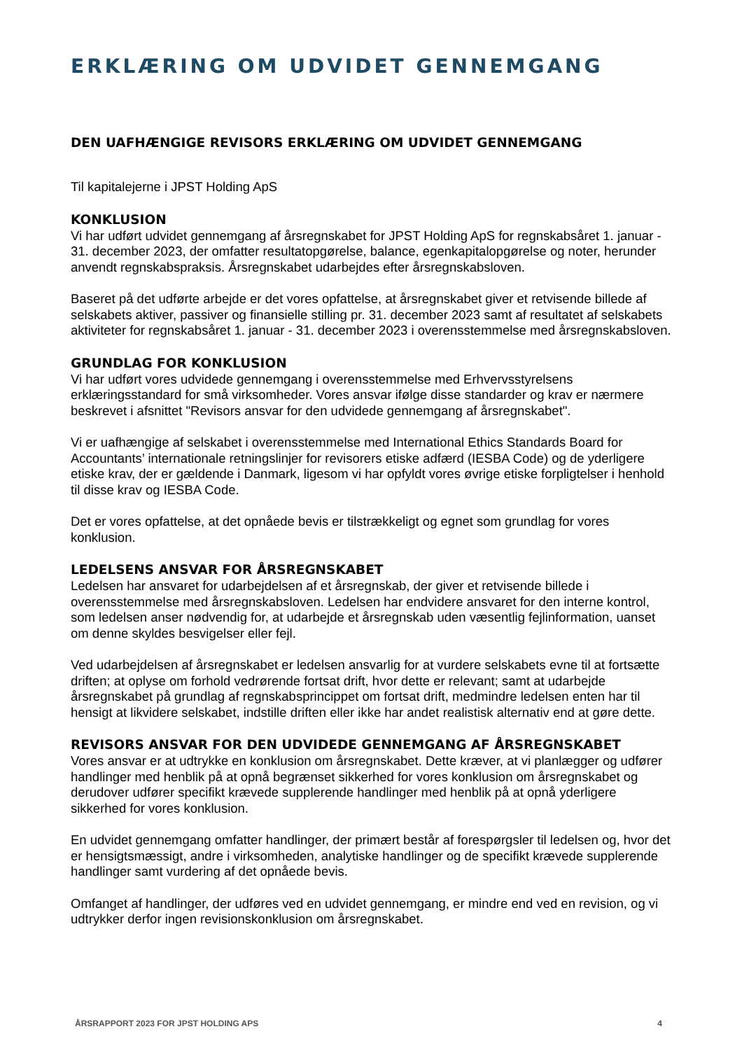ERKLÆRING OM UDVIDET GENNEMGANG
DEN UAFHÆNGIGE REVISORS ERKLÆRING OM UDVIDET GENNEMGANG
Til kapitalejerne i JPST Holding ApS
KONKLUSION
Vi har udført udvidet gennemgang af årsregnskabet for JPST Holding ApS for regnskabsåret 1. januar - 31. december 2023, der omfatter resultatopgørelse, balance, egenkapitalopgørelse og noter, herunder anvendt regnskabspraksis. Årsregnskabet udarbejdes efter årsregnskabsloven.
Baseret på det udførte arbejde er det vores opfattelse, at årsregnskabet giver et retvisende billede af selskabets aktiver, passiver og finansielle stilling pr. 31. december 2023 samt af resultatet af selskabets aktiviteter for regnskabsåret 1. januar - 31. december 2023 i overensstemmelse med årsregnskabsloven.
GRUNDLAG FOR KONKLUSION
Vi har udført vores udvidede gennemgang i overensstemmelse med Erhvervsstyrelsens erklæringsstandard for små virksomheder. Vores ansvar ifølge disse standarder og krav er nærmere beskrevet i afsnittet "Revisors ansvar for den udvidede gennemgang af årsregnskabet".
Vi er uafhængige af selskabet i overensstemmelse med International Ethics Standards Board for Accountants’ internationale retningslinjer for revisorers etiske adfærd (IESBA Code) og de yderligere etiske krav, der er gældende i Danmark, ligesom vi har opfyldt vores øvrige etiske forpligtelser i henhold til disse krav og IESBA Code.
Det er vores opfattelse, at det opnåede bevis er tilstrækkeligt og egnet som grundlag for vores konklusion.
LEDELSENS ANSVAR FOR ÅRSREGNSKABET
Ledelsen har ansvaret for udarbejdelsen af et årsregnskab, der giver et retvisende billede i overensstemmelse med årsregnskabsloven. Ledelsen har endvidere ansvaret for den interne kontrol, som ledelsen anser nødvendig for, at udarbejde et årsregnskab uden væsentlig fejlinformation, uanset om denne skyldes besvigelser eller fejl.
Ved udarbejdelsen af årsregnskabet er ledelsen ansvarlig for at vurdere selskabets evne til at fortsætte driften; at oplyse om forhold vedrørende fortsat drift, hvor dette er relevant; samt at udarbejde årsregnskabet på grundlag af regnskabsprincippet om fortsat drift, medmindre ledelsen enten har til hensigt at likvidere selskabet, indstille driften eller ikke har andet realistisk alternativ end at gøre dette.
REVISORS ANSVAR FOR DEN UDVIDEDE GENNEMGANG AF ÅRSREGNSKABET
Vores ansvar er at udtrykke en konklusion om årsregnskabet. Dette kræver, at vi planlægger og udfører handlinger med henblik på at opnå begrænset sikkerhed for vores konklusion om årsregnskabet og derudover udfører specifikt krævede supplerende handlinger med henblik på at opnå yderligere sikkerhed for vores konklusion.
En udvidet gennemgang omfatter handlinger, der primært består af forespørgsler til ledelsen og, hvor det er hensigtsmæssigt, andre i virksomheden, analytiske handlinger og de specifikt krævede supplerende handlinger samt vurdering af det opnåede bevis.
Omfanget af handlinger, der udføres ved en udvidet gennemgang, er mindre end ved en revision, og vi udtrykker derfor ingen revisionskonklusion om årsregnskabet.
ÅRSRAPPORT 2023 FOR JPST HOLDING APS 4